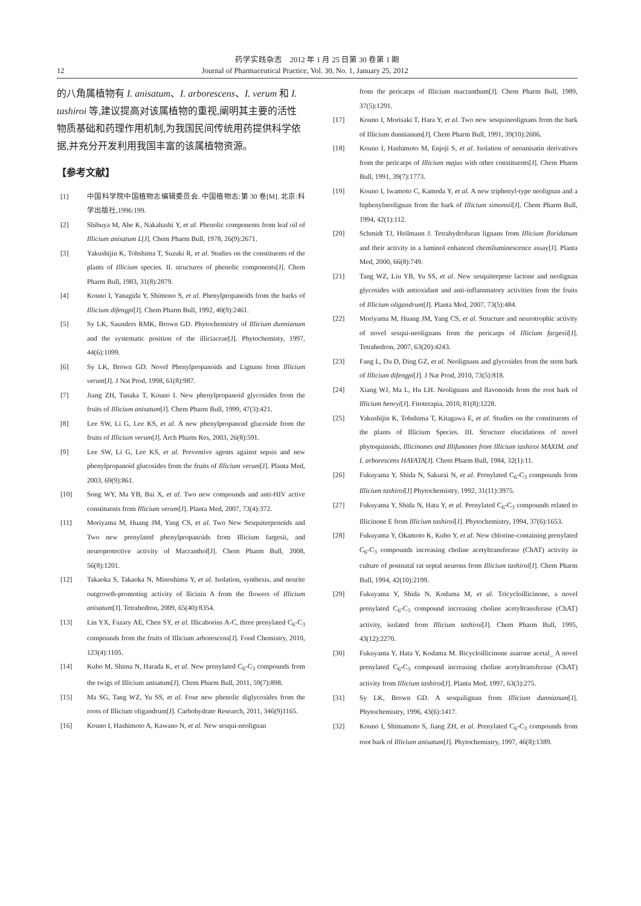药学实践杂志　2012 年 1 月 25 日第 30 卷第 1 期
12 Journal of Pharmaceutical Practice, Vol. 30, No. 1, January 25, 2012
的八角属植物有 I. anisatum、I. arborescens、I. verum 和 I. tashiroi 等,建议提高对该属植物的重视,阐明其主要的活性物质基础和药理作用机制,为我国民间传统用药提供科学依据,并充分开发利用我国丰富的该属植物资源。
【参考文献】
[1] 中国科学院中国植物志编辑委员会. 中国植物志:第 30 卷[M]. 北京:科学出版社,1996:199.
[2] Shibuya M, Abe K, Nakahashi Y, et al. Phenolic components from leaf oil of Illicium anisatum L[J]. Chem Pharm Bull, 1978, 26(9):2671.
[3] Yakushijin K, Tohshima T, Suzuki R, et al. Studies on the constituents of the plants of Illicium species. II. structures of phenolic components[J]. Chem Pharm Bull, 1983, 31(8):2879.
[4] Kouno I, Yanagida Y, Shimono S, et al. Phenylpropanoids from the barks of Illicium difengpi[J]. Chem Pharm Bull, 1992, 40(9):2461.
[5] Sy LK, Saunders RMK, Brown GD. Phytochemistry of Illicium dunnianum and the systematic position of the illiciaceae[J]. Phytochemisty, 1997, 44(6):1099.
[6] Sy LK, Brown GD. Novel Phenylpropanoids and Lignans from Illicium verum[J]. J Nat Prod, 1998, 61(8):987.
[7] Jiang ZH, Tanaka T, Kouno I. New phenylpropanoid glycosides from the fruits of Illicium anisatum[J]. Chem Pharm Bull, 1999, 47(3):421.
[8] Lee SW, Li G, Lee KS, et al. A new phenylpropanoid glucoside from the fruits of Illicium verum[J]. Arch Pharm Res, 2003, 26(8):591.
[9] Lee SW, Li G, Lee KS, et al. Preventive agents against sepsis and new phenylpropanoid glucosides from the fruits of Illicium verum[J]. Planta Med, 2003, 69(9):861.
[10] Song WY, Ma YB, Bai X, et al. Two new compounds and anti-HIV active constituents from Illicium verum[J]. Planta Med, 2007, 73(4):372.
[11] Moriyama M, Huang JM, Yang CS, et al. Two New Sesquiterpenoids and Two new prenylated phenylpropanoids from Illicium fargesii, and neuroprotective activity of Macranthol[J]. Chem Pharm Bull, 2008, 56(8):1201.
[12] Takaoka S, Takaoka N, Minoshima Y, et al. Isolation, synthesis, and neurite outgrowth-promoting activity of llicinin A from the flowers of Illicium anisatum[J]. Tetrahedron, 2009, 65(40):8354.
[13] Lin YX, Fazary AE, Chen SY, et al. Illicaborins A-C, three prenylated C<sub>6</sub>-C<sub>3</sub> compounds from the fruits of Illicium arborescens[J]. Food Chemistry, 2010, 123(4):1105.
[14] Kubo M, Shima N, Harada K, et al. New prenylated C<sub>6</sub>-C<sub>3</sub> compounds from the twigs of Illicium anisatum[J]. Chem Pharm Bull, 2011, 59(7):898.
[15] Ma SG, Tang WZ, Yu SS, et al. Four new phenolic diglycosides from the roots of Illicium oligandrum[J]. Carbohydrate Research, 2011, 346(9)1165.
[16] Kouno I, Hashimoto A, Kawano N, et al. New sesqui-neolignan
from the pericarps of Illicium macranthum[J]. Chem Pharm Bull, 1989, 37(5):1291.
[17] Kouno I, Morisaki T, Hara Y, et al. Two new sesquineolignans from the bark of Illicium dunnianum[J]. Chem Pharm Bull, 1991, 39(10):2606.
[18] Kouno I, Hashimoto M, Enjoji S, et al. Isolation of neoanisatin derivatives from the pericarps of Illicium majus with other constituents[J]. Chem Pharm Bull, 1991, 39(7):1773.
[19] Kouno I, Iwamoto C, Kameda Y, et al. A new triphenyl-type neolignan and a biphenylneolignan from the bark of Illicium simonsii[J]. Chem Pharm Bull, 1994, 42(1):112.
[20] Schmidt TJ, Heilmann J. Tetrahydrofuran lignans from Illicium floridanum and their activity in a luminol enhanced chemiluminescence assay[J]. Planta Med, 2000, 66(8):749.
[21] Tang WZ, Liu YB, Yu SS, et al. New sesquiterpene lactone and neolignan glycosides with antioxidant and anti-inflammatory activities from the fruits of Illicium oligandrum[J]. Planta Med, 2007, 73(5):484.
[22] Moriyama M, Huang JM, Yang CS, et al. Structure and neurotrophic activity of novel sesqui-neolignans from the pericarps of Illicium fargesii[J]. Tetrahedron, 2007, 63(20):4243.
[23] Fang L, Du D, Ding GZ, et al. Neolignans and glycosides from the stem bark of Illicium difengpi[J]. J Nat Prod, 2010, 73(5):818.
[24] Xiang WJ, Ma L, Hu LH. Neolignans and flavonoids from the root bark of Illicium henryi[J]. Fitoterapia, 2010, 81(8):1228.
[25] Yakushijin K, Tohshima T, Kitagawa E, et al. Studies on the constituents of the plants of Illicium Species. III. Structure elucidations of novel phytoquinoids, Illicinones and Illifunones from Illicium tashiroi MAXIM. and I. arborescens HAYATA[J]. Chem Pharm Bull, 1984, 32(1):11.
[26] Fukuyama Y, Shida N, Sakurai N, et al. Prenylated C<sub>6</sub>-C<sub>3</sub> compounds from Illicium tashiroi[J] Phytochemistry, 1992, 31(11):3975.
[27] Fukuyama Y, Shida N, Hata Y, et al. Prenylated C<sub>6</sub>-C<sub>3</sub> compounds related to Illicinone E from Illicium tashiroi[J]. Phytochemistry, 1994, 37(6):1653.
[28] Fukuyama Y, Okamoto K, Kubo Y, et al. New chlorine-containing prenylated C<sub>6</sub>-C<sub>3</sub> compounds increasing choline acetyltransferase (ChAT) activity in culture of postnatal rat septal neurons from Illicium tashiroi[J]. Chem Pharm Bull, 1994, 42(10):2199.
[29] Fukuyama Y, Shida N, Kodama M, et al. Tricycloillicinone, a novel prenylated C<sub>6</sub>-C<sub>3</sub> compound increasing choline acetyltransferase (ChAT) activity, isolated from Illicium tashiroi[J]. Chem Pharm Bull, 1995, 43(12):2270.
[30] Fukuyama Y, Hata Y, Kodama M. Bicycloillicinone asarone acetal_ A novel prenylated C<sub>6</sub>-C<sub>3</sub> compound increasing choline acetyltransferase (ChAT) activity from Illicium tashiroi[J]. Planta Med, 1997, 63(3):275.
[31] Sy LK, Brown GD. A sesquilignan from Illicium dunnianum[J]. Phytochemistry, 1996, 43(6):1417.
[32] Kouno I, Shimamoto S, Jiang ZH, et al. Prenylated C<sub>6</sub>-C<sub>3</sub> compounds from root bark of Illicium anisatum[J]. Phytochemistry, 1997, 46(8):1389.